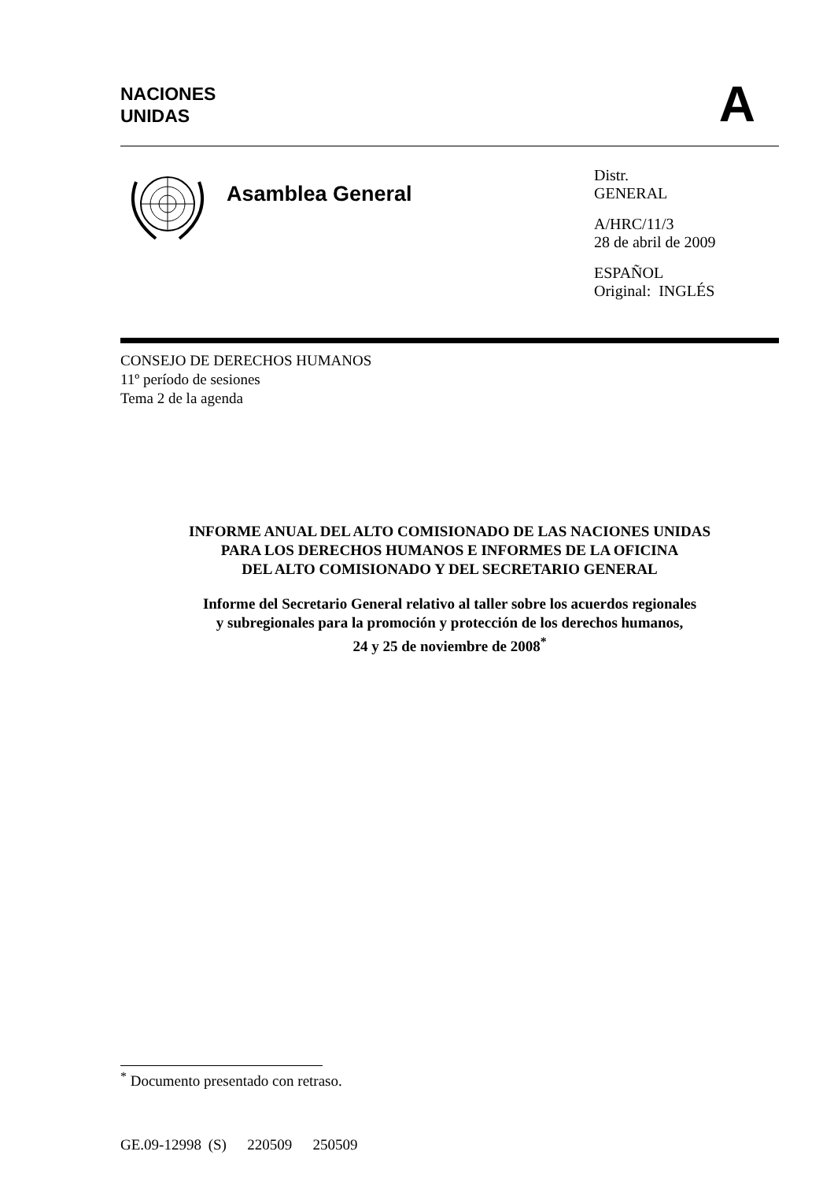NACIONES
UNIDAS
A
Asamblea General
Distr.
GENERAL
A/HRC/11/3
28 de abril de 2009
ESPAÑOL
Original: INGLÉS
CONSEJO DE DERECHOS HUMANOS
11º período de sesiones
Tema 2 de la agenda
INFORME ANUAL DEL ALTO COMISIONADO DE LAS NACIONES UNIDAS
PARA LOS DERECHOS HUMANOS E INFORMES DE LA OFICINA
DEL ALTO COMISIONADO Y DEL SECRETARIO GENERAL
Informe del Secretario General relativo al taller sobre los acuerdos regionales
y subregionales para la promoción y protección de los derechos humanos,
24 y 25 de noviembre de 2008<sup>*</sup>
<sup>*</sup> Documento presentado con retraso.
GE.09-12998 (S) 220509 250509